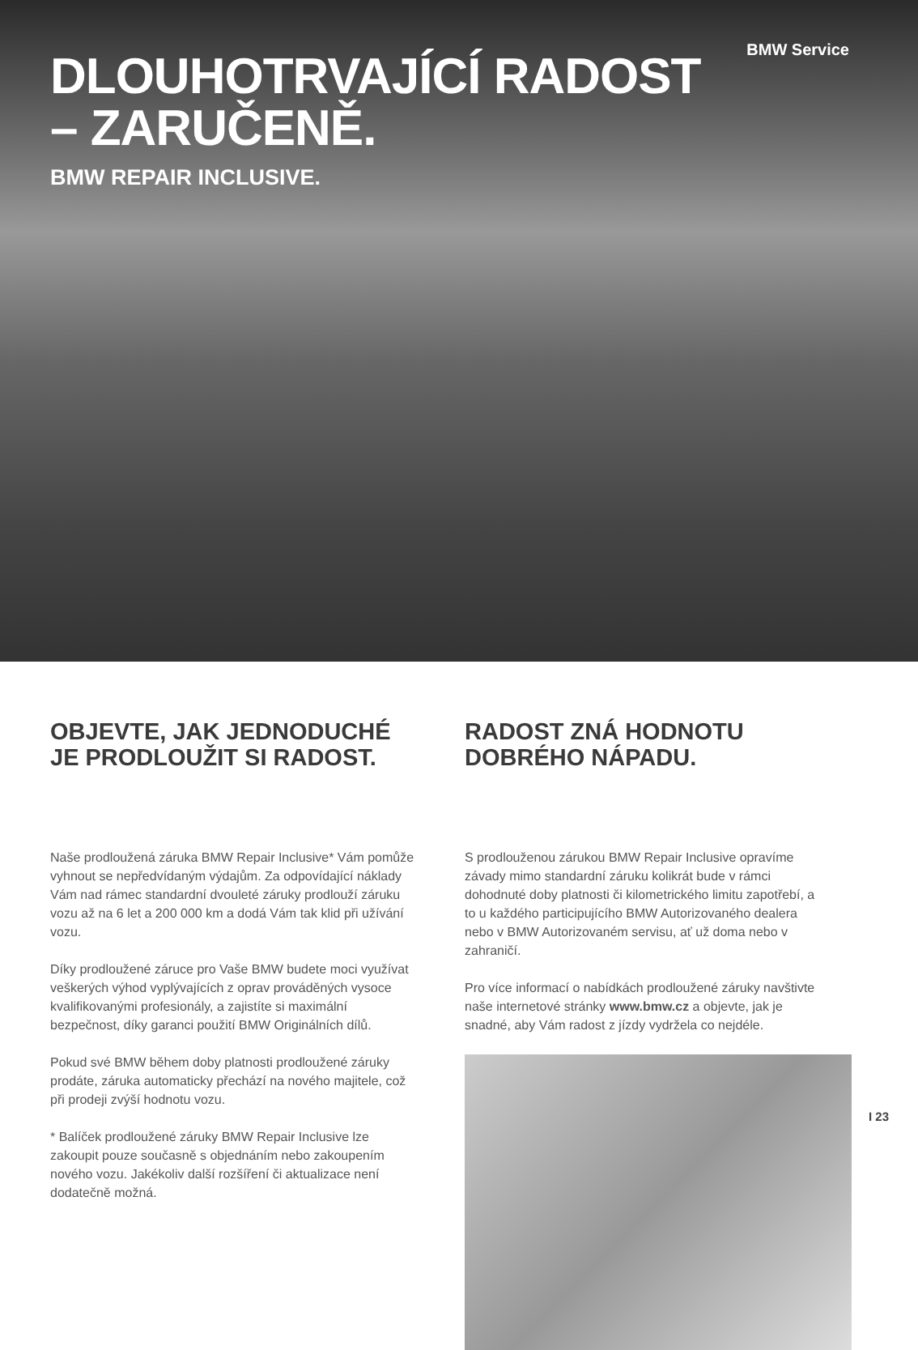BMW Service
DLOUHOTRVAJÍCÍ RADOST
– ZARUČENĚ.
BMW REPAIR INCLUSIVE.
OBJEVTE, JAK JEDNODUCHÉ JE PRODLOUŽIT SI RADOST.
Naše prodloužená záruka BMW Repair Inclusive* Vám pomůže vyhnout se nepředvídaným výdajům. Za odpovídající náklady Vám nad rámec standardní dvouleté záruky prodlouží záruku vozu až na 6 let a 200 000 km a dodá Vám tak klid při užívání vozu.
Díky prodloužené záruce pro Vaše BMW budete moci využívat veškerých výhod vyplývajících z oprav prováděných vysoce kvalifikovanými profesionály, a zajistíte si maximální bezpečnost, díky garanci použití BMW Originálních dílů.
Pokud své BMW během doby platnosti prodloužené záruky prodáte, záruka automaticky přechází na nového majitele, což při prodeji zvýší hodnotu vozu.
* Balíček prodloužené záruky BMW Repair Inclusive lze zakoupit pouze současně s objednáním nebo zakoupením nového vozu. Jakékoliv další rozšíření či aktualizace není dodatečně možná.
RADOST ZNÁ HODNOTU DOBRÉHO NÁPADU.
S prodlouženou zárukou BMW Repair Inclusive opravíme závady mimo standardní záruku kolikrát bude v rámci dohodnuté doby platnosti či kilometrického limitu zapotřebí, a to u každého participujícího BMW Autorizovaného dealera nebo v BMW Autorizovaném servisu, ať už doma nebo v zahraničí.
Pro více informací o nabídkách prodloužené záruky navštivte naše internetové stránky www.bmw.cz a objevte, jak je snadné, aby Vám radost z jízdy vydržela co nejdéle.
I 23